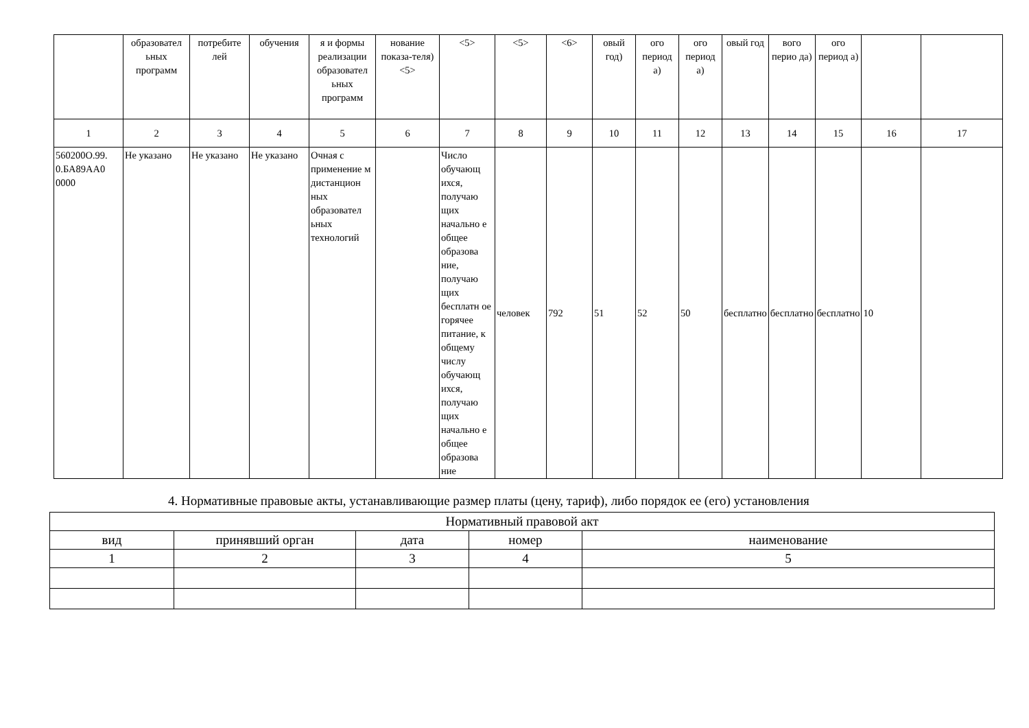| | образовател ьных программ | потребите лей | обучения | я и формы реализации образовател ьных программ | нование показа-теля) <5> | <5> | <5> | <6> | овый год) | ого период а) | ого период а) | овый год | вого перио да) | ого период а) | | |
| --- | --- | --- | --- | --- | --- | --- | --- | --- | --- | --- | --- | --- | --- | --- | --- | --- |
| 1 | 2 | 3 | 4 | 5 | 6 | 7 | 8 | 9 | 10 | 11 | 12 | 13 | 14 | 15 | 16 | 17 |
| 560200О.99. 0.БА89АА0 0000 | Не указано | Не указано | Не указано | Очная с применение м дистанцион ных образовател ьных технологий | | Число обучающ ихся, получаю щих начально е общее образова ние, получаю щих бесплатн ое горячее питание, к общему числу обучающ ихся, получаю щих начально е общее образова ние | человек | 792 | 51 | 52 | 50 | бесплатно | бесплатно | бесплатно | 10 | |
4. Нормативные правовые акты, устанавливающие размер платы (цену, тариф), либо порядок ее (его) установления
| Нормативный правовой акт | | | | |
| вид | принявший орган | дата | номер | наименование |
| 1 | 2 | 3 | 4 | 5 |